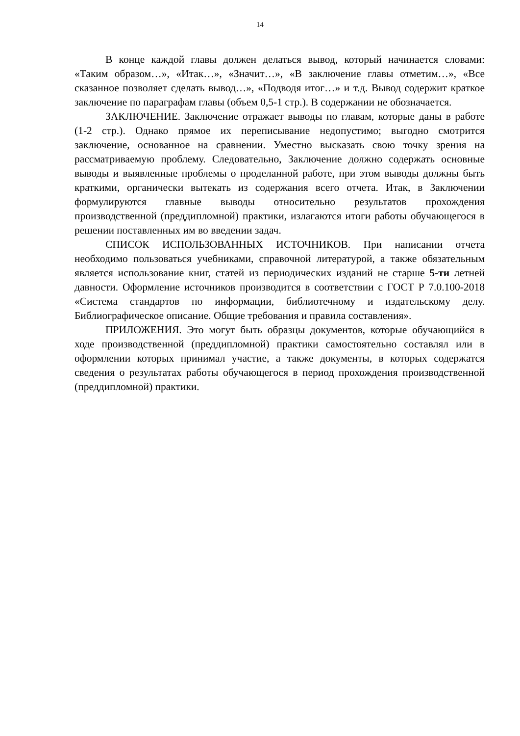14
В конце каждой главы должен делаться вывод, который начинается словами: «Таким образом…», «Итак…», «Значит…», «В заключение главы отметим…», «Все сказанное позволяет сделать вывод…», «Подводя итог…» и т.д. Вывод содержит краткое заключение по параграфам главы (объем 0,5-1 стр.). В содержании не обозначается.
ЗАКЛЮЧЕНИЕ. Заключение отражает выводы по главам, которые даны в работе (1-2 стр.). Однако прямое их переписывание недопустимо; выгодно смотрится заключение, основанное на сравнении. Уместно высказать свою точку зрения на рассматриваемую проблему. Следовательно, Заключение должно содержать основные выводы и выявленные проблемы о проделанной работе, при этом выводы должны быть краткими, органически вытекать из содержания всего отчета. Итак, в Заключении формулируются главные выводы относительно результатов прохождения производственной (преддипломной) практики, излагаются итоги работы обучающегося в решении поставленных им во введении задач.
СПИСОК ИСПОЛЬЗОВАННЫХ ИСТОЧНИКОВ. При написании отчета необходимо пользоваться учебниками, справочной литературой, а также обязательным является использование книг, статей из периодических изданий не старше 5-ти летней давности. Оформление источников производится в соответствии с ГОСТ Р 7.0.100-2018 «Система стандартов по информации, библиотечному и издательскому делу. Библиографическое описание. Общие требования и правила составления».
ПРИЛОЖЕНИЯ. Это могут быть образцы документов, которые обучающийся в ходе производственной (преддипломной) практики самостоятельно составлял или в оформлении которых принимал участие, а также документы, в которых содержатся сведения о результатах работы обучающегося в период прохождения производственной (преддипломной) практики.